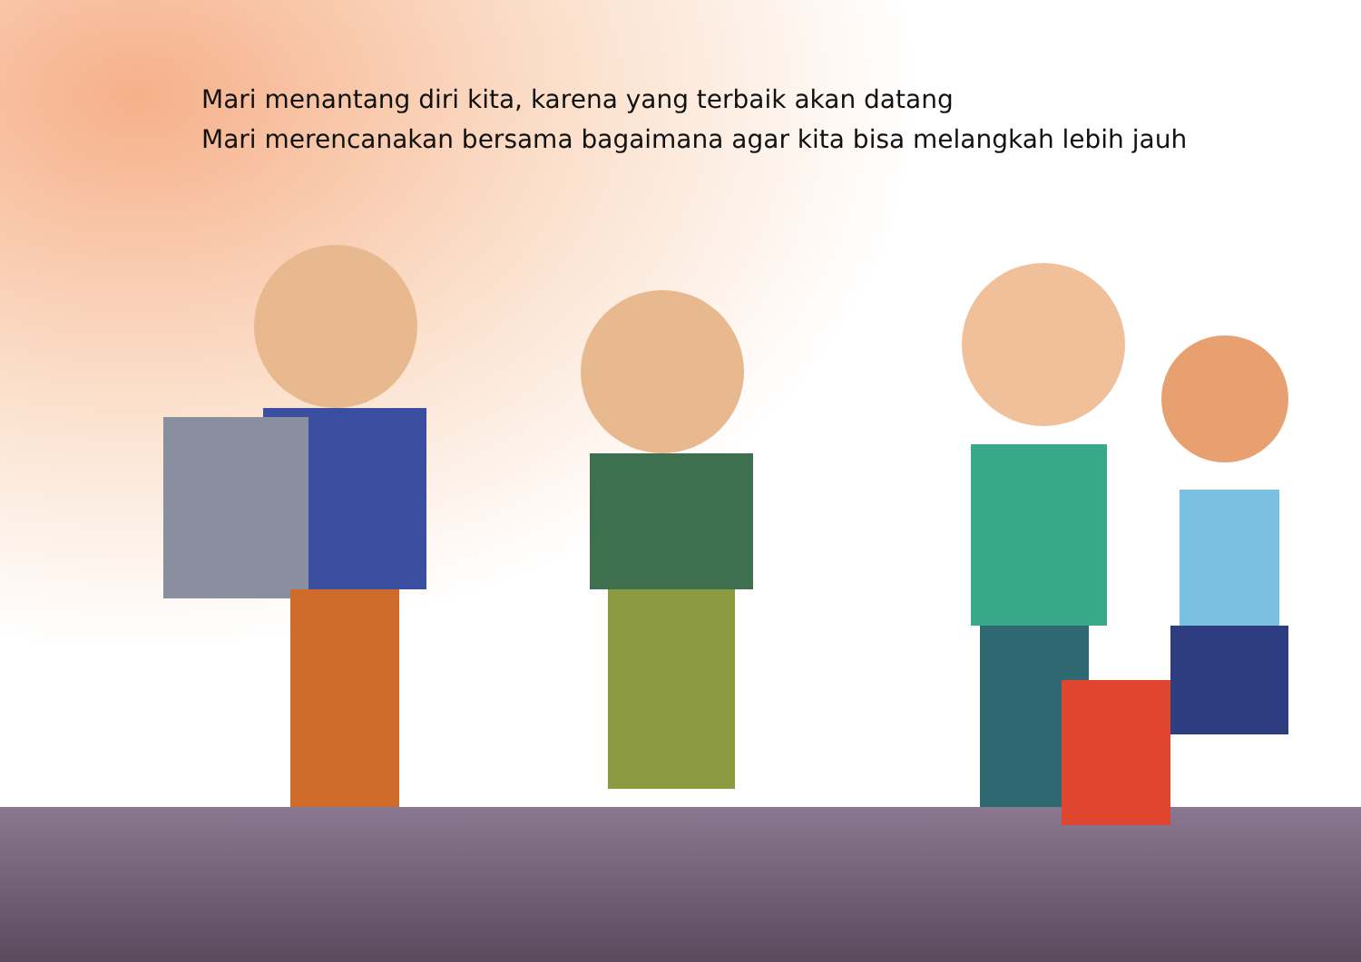Mari menantang diri kita, karena yang terbaik akan datang
Mari merencanakan bersama bagaimana agar kita bisa melangkah lebih jauh